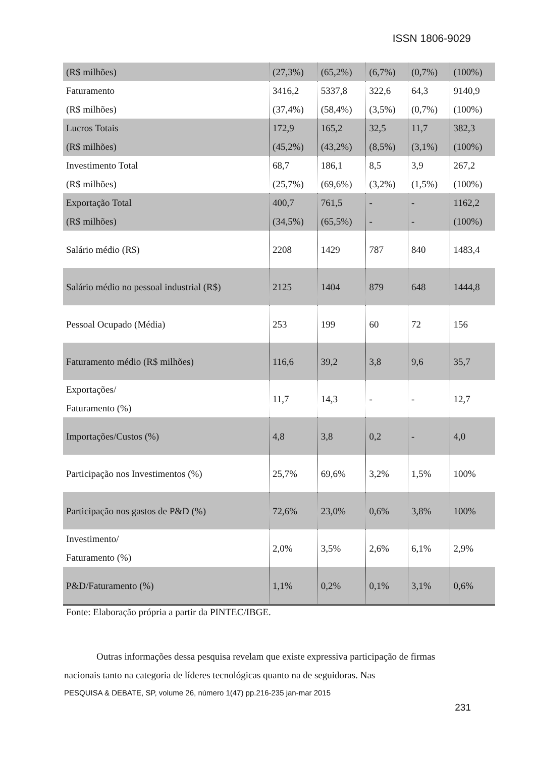ISSN 1806-9029
| (R$ milhões) | (27,3%) | (65,2%) | (6,7%) | (0,7%) | (100%) |
| Faturamento (R$ milhões) | 3416,2 (37,4%) | 5337,8 (58,4%) | 322,6 (3,5%) | 64,3 (0,7%) | 9140,9 (100%) |
| Lucros Totais (R$ milhões) | 172,9 (45,2%) | 165,2 (43,2%) | 32,5 (8,5%) | 11,7 (3,1%) | 382,3 (100%) |
| Investimento Total (R$ milhões) | 68,7 (25,7%) | 186,1 (69,6%) | 8,5 (3,2%) | 3,9 (1,5%) | 267,2 (100%) |
| Exportação Total (R$ milhões) | 400,7 (34,5%) | 761,5 (65,5%) | - - | - - | 1162,2 (100%) |
| Salário médio (R$) | 2208 | 1429 | 787 | 840 | 1483,4 |
| Salário médio no pessoal industrial (R$) | 2125 | 1404 | 879 | 648 | 1444,8 |
| Pessoal Ocupado (Média) | 253 | 199 | 60 | 72 | 156 |
| Faturamento médio (R$ milhões) | 116,6 | 39,2 | 3,8 | 9,6 | 35,7 |
| Exportações/ Faturamento (%) | 11,7 | 14,3 | - | - | 12,7 |
| Importações/Custos (%) | 4,8 | 3,8 | 0,2 | - | 4,0 |
| Participação nos Investimentos (%) | 25,7% | 69,6% | 3,2% | 1,5% | 100% |
| Participação nos gastos de P&D (%) | 72,6% | 23,0% | 0,6% | 3,8% | 100% |
| Investimento/ Faturamento (%) | 2,0% | 3,5% | 2,6% | 6,1% | 2,9% |
| P&D/Faturamento (%) | 1,1% | 0,2% | 0,1% | 3,1% | 0,6% |
Fonte: Elaboração própria a partir da PINTEC/IBGE.
Outras informações dessa pesquisa revelam que existe expressiva participação de firmas nacionais tanto na categoria de líderes tecnológicas quanto na de seguidoras. Nas
PESQUISA & DEBATE, SP, volume 26, número 1(47) pp.216-235 jan-mar 2015
231